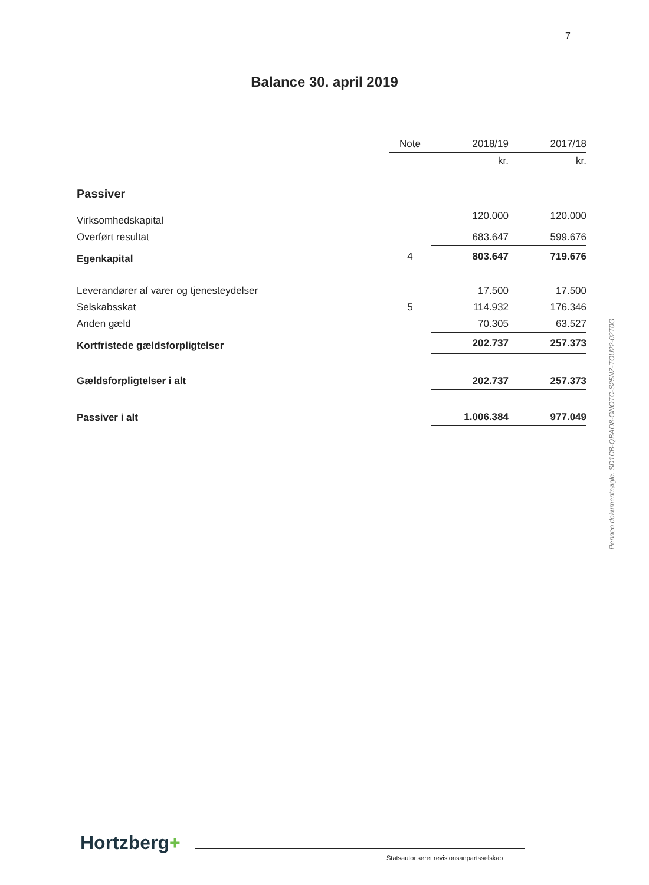7
Balance 30. april 2019
| | Note | 2018/19 | 2017/18 |
| --- | --- | --- | --- |
| | | kr. | kr. |
| Passiver | | | |
| Virksomhedskapital | | 120.000 | 120.000 |
| Overført resultat | | 683.647 | 599.676 |
| Egenkapital | 4 | 803.647 | 719.676 |
| Leverandører af varer og tjenesteydelser | | 17.500 | 17.500 |
| Selskabsskat | 5 | 114.932 | 176.346 |
| Anden gæld | | 70.305 | 63.527 |
| Kortfristede gældsforpligtelser | | 202.737 | 257.373 |
| Gældsforpligtelser i alt | | 202.737 | 257.373 |
| Passiver i alt | | 1.006.384 | 977.049 |
Penneo dokumentnøgle: SD1CB-QBAO8-GNOTC-S25NZ-TOU22-02T0G
Hortzberg+
Statsautoriseret revisionsanpartsselskab